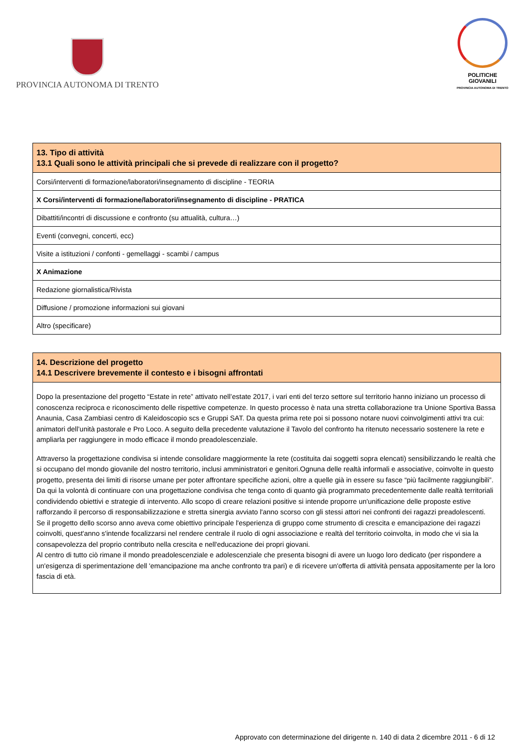PROVINCIA AUTONOMA DI TRENTO
POLITICHE GIOVANILI
PROVINCIA AUTONOMA DI TRENTO
| 13. Tipo di attività 13.1 Quali sono le attività principali che si prevede di realizzare con il progetto? |
| --- |
| Corsi/interventi di formazione/laboratori/insegnamento di discipline - TEORIA |
| X Corsi/interventi di formazione/laboratori/insegnamento di discipline - PRATICA |
| Dibattiti/incontri di discussione e confronto (su attualità, cultura…) |
| Eventi (convegni, concerti, ecc) |
| Visite a istituzioni / confonti - gemellaggi - scambi / campus |
| X Animazione |
| Redazione giornalistica/Rivista |
| Diffusione / promozione informazioni sui giovani |
| Altro (specificare) |
| 14. Descrizione del progetto 14.1 Descrivere brevemente il contesto e i bisogni affrontati |
| --- |
| Dopo la presentazione del progetto “Estate in rete” attivato nell’estate 2017, i vari enti del terzo settore sul territorio hanno iniziano un processo di conoscenza reciproca e riconoscimento delle rispettive competenze. In questo processo è nata una stretta collaborazione tra Unione Sportiva Bassa Anaunia, Casa Zambiasi centro di Kaleidoscopio scs e Gruppi SAT. Da questa prima rete poi si possono notare nuovi coinvolgimenti attivi tra cui: animatori dell’unità pastorale e Pro Loco. A seguito della precedente valutazione il Tavolo del confronto ha ritenuto necessario sostenere la rete e ampliarla per raggiungere in modo efficace il mondo preadolescenziale. Attraverso la progettazione condivisa si intende consolidare maggiormente la rete (costituita dai soggetti sopra elencati) sensibilizzando le realtà che si occupano del mondo giovanile del nostro territorio, inclusi amministratori e genitori.Ognuna delle realtà informali e associative, coinvolte in questo progetto, presenta dei limiti di risorse umane per poter affrontare specifiche azioni, oltre a quelle già in essere su fasce “più facilmente raggiungibili”. Da qui la volontà di continuare con una progettazione condivisa che tenga conto di quanto già programmato precedentemente dalle realtà territoriali condividendo obiettivi e strategie di intervento. Allo scopo di creare relazioni positive si intende proporre un'unificazione delle proposte estive rafforzando il percorso di responsabilizzazione e stretta sinergia avviato l'anno scorso con gli stessi attori nei confronti dei ragazzi preadolescenti. Se il progetto dello scorso anno aveva come obiettivo principale l'esperienza di gruppo come strumento di crescita e emancipazione dei ragazzi coinvolti, quest'anno s'intende focalizzarsi nel rendere centrale il ruolo di ogni associazione e realtà del territorio coinvolta, in modo che vi sia la consapevolezza del proprio contributo nella crescita e nell'educazione dei propri giovani. Al centro di tutto ciò rimane il mondo preadolescenziale e adolescenziale che presenta bisogni di avere un luogo loro dedicato (per rispondere a un'esigenza di sperimentazione dell 'emancipazione ma anche confronto tra pari) e di ricevere un'offerta di attività pensata appositamente per la loro fascia di età. |
Approvato con determinazione del dirigente n. 140 di data 2 dicembre 2011 - 6 di 12